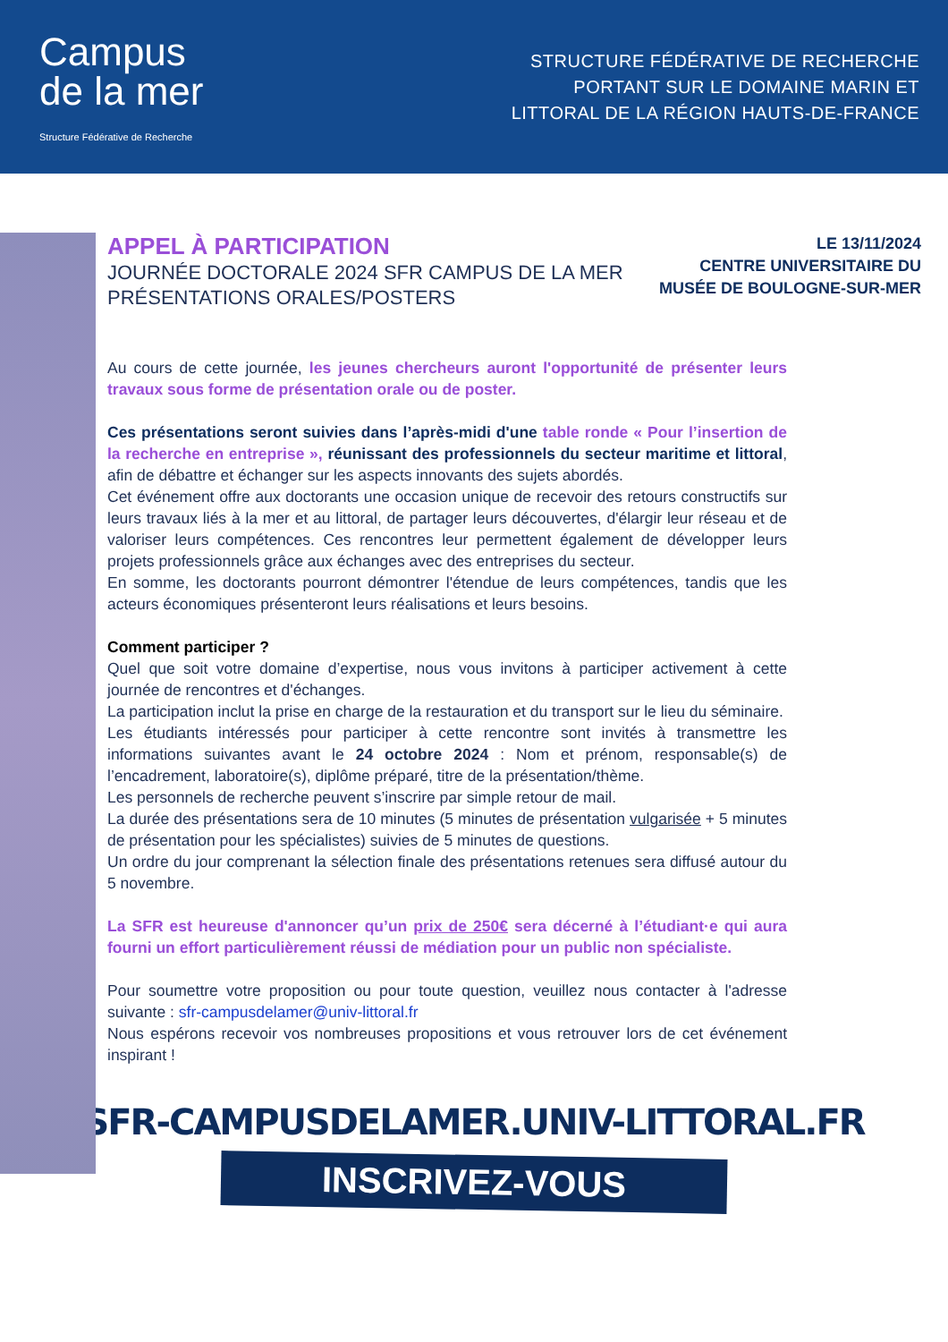Campus
de la mer
Structure Fédérative de Recherche
STRUCTURE FÉDÉRATIVE DE RECHERCHE
PORTANT SUR LE DOMAINE MARIN ET
LITTORAL DE LA RÉGION HAUTS-DE-FRANCE
APPEL À PARTICIPATION
JOURNÉE DOCTORALE 2024 SFR CAMPUS DE LA MER
PRÉSENTATIONS ORALES/POSTERS
LE 13/11/2024
CENTRE UNIVERSITAIRE DU
MUSÉE DE BOULOGNE-SUR-MER
Au cours de cette journée, les jeunes chercheurs auront l'opportunité de présenter leurs travaux sous forme de présentation orale ou de poster.
Ces présentations seront suivies dans l’après-midi d'une table ronde « Pour l’insertion de la recherche en entreprise », réunissant des professionnels du secteur maritime et littoral, afin de débattre et échanger sur les aspects innovants des sujets abordés.
Cet événement offre aux doctorants une occasion unique de recevoir des retours constructifs sur leurs travaux liés à la mer et au littoral, de partager leurs découvertes, d'élargir leur réseau et de valoriser leurs compétences. Ces rencontres leur permettent également de développer leurs projets professionnels grâce aux échanges avec des entreprises du secteur.
En somme, les doctorants pourront démontrer l'étendue de leurs compétences, tandis que les acteurs économiques présenteront leurs réalisations et leurs besoins.
Comment participer ?
Quel que soit votre domaine d’expertise, nous vous invitons à participer activement à cette journée de rencontres et d'échanges.
La participation inclut la prise en charge de la restauration et du transport sur le lieu du séminaire.
Les étudiants intéressés pour participer à cette rencontre sont invités à transmettre les informations suivantes avant le 24 octobre 2024 : Nom et prénom, responsable(s) de l’encadrement, laboratoire(s), diplôme préparé, titre de la présentation/thème.
Les personnels de recherche peuvent s’inscrire par simple retour de mail.
La durée des présentations sera de 10 minutes (5 minutes de présentation vulgarisée + 5 minutes de présentation pour les spécialistes) suivies de 5 minutes de questions.
Un ordre du jour comprenant la sélection finale des présentations retenues sera diffusé autour du 5 novembre.
La SFR est heureuse d'annoncer qu’un prix de 250€ sera décerné à l’étudiant·e qui aura fourni un effort particulièrement réussi de médiation pour un public non spécialiste.
Pour soumettre votre proposition ou pour toute question, veuillez nous contacter à l'adresse suivante : sfr-campusdelamer@univ-littoral.fr
Nous espérons recevoir vos nombreuses propositions et vous retrouver lors de cet événement inspirant !
SFR-CAMPUSDELAMER.UNIV-LITTORAL.FR
INSCRIVEZ-VOUS